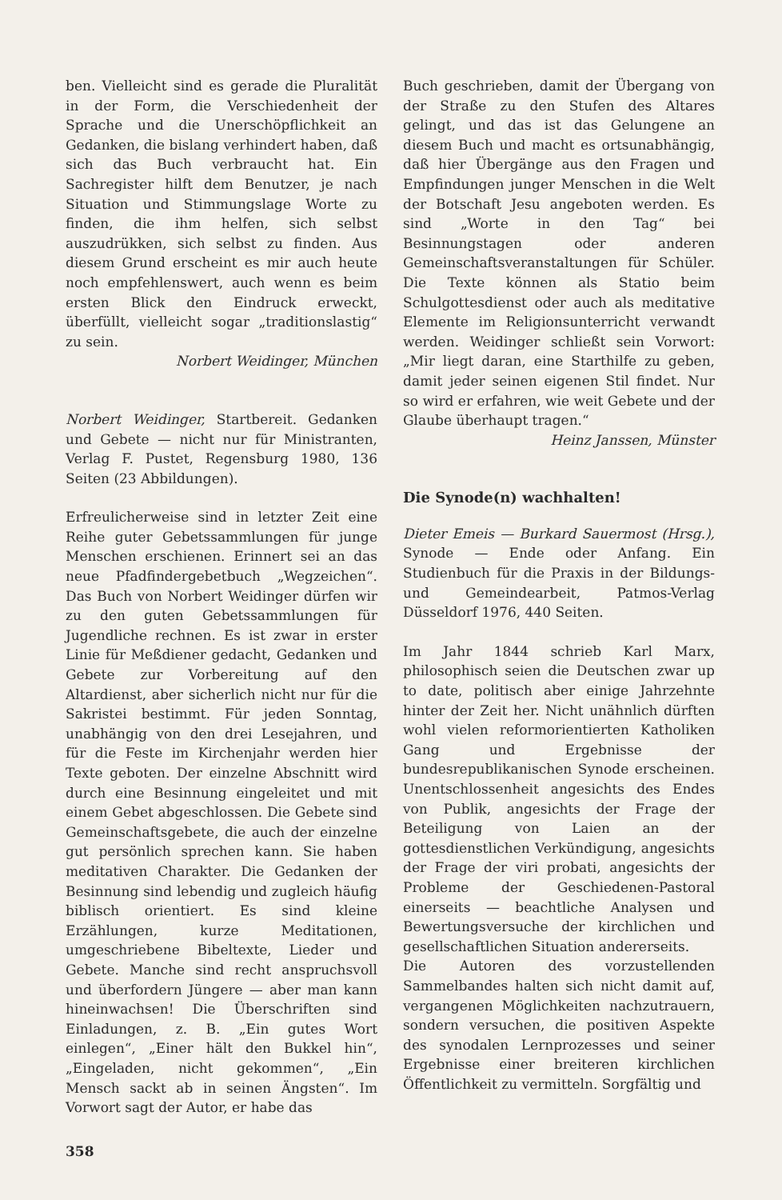ben. Vielleicht sind es gerade die Pluralität in der Form, die Verschiedenheit der Sprache und die Unerschöpflichkeit an Gedanken, die bislang verhindert haben, daß sich das Buch verbraucht hat. Ein Sachregister hilft dem Benutzer, je nach Situation und Stimmungslage Worte zu finden, die ihm helfen, sich selbst auszudrükken, sich selbst zu finden. Aus diesem Grund erscheint es mir auch heute noch empfehlenswert, auch wenn es beim ersten Blick den Eindruck erweckt, überfüllt, vielleicht sogar „traditionslastig“ zu sein.
Norbert Weidinger, München
Norbert Weidinger, Startbereit. Gedanken und Gebete — nicht nur für Ministranten, Verlag F. Pustet, Regensburg 1980, 136 Seiten (23 Abbildungen).
Erfreulicherweise sind in letzter Zeit eine Reihe guter Gebetssammlungen für junge Menschen erschienen. Erinnert sei an das neue Pfadfindergebetbuch „Wegzeichen“. Das Buch von Norbert Weidinger dürfen wir zu den guten Gebetssammlungen für Jugendliche rechnen. Es ist zwar in erster Linie für Meßdiener gedacht, Gedanken und Gebete zur Vorbereitung auf den Altardienst, aber sicherlich nicht nur für die Sakristei bestimmt. Für jeden Sonntag, unabhängig von den drei Lesejahren, und für die Feste im Kirchenjahr werden hier Texte geboten. Der einzelne Abschnitt wird durch eine Besinnung eingeleitet und mit einem Gebet abgeschlossen. Die Gebete sind Gemeinschaftsgebete, die auch der einzelne gut persönlich sprechen kann. Sie haben meditativen Charakter. Die Gedanken der Besinnung sind lebendig und zugleich häufig biblisch orientiert. Es sind kleine Erzählungen, kurze Meditationen, umgeschriebene Bibeltexte, Lieder und Gebete. Manche sind recht anspruchsvoll und überfordern Jüngere — aber man kann hineinwachsen! Die Überschriften sind Einladungen, z. B. „Ein gutes Wort einlegen“, „Einer hält den Bukkel hin“, „Eingeladen, nicht gekommen“, „Ein Mensch sackt ab in seinen Ängsten“. Im Vorwort sagt der Autor, er habe das
Buch geschrieben, damit der Übergang von der Straße zu den Stufen des Altares gelingt, und das ist das Gelungene an diesem Buch und macht es ortsunabhängig, daß hier Übergänge aus den Fragen und Empfindungen junger Menschen in die Welt der Botschaft Jesu angeboten werden. Es sind „Worte in den Tag“ bei Besinnungstagen oder anderen Gemeinschaftsveranstaltungen für Schüler. Die Texte können als Statio beim Schulgottesdienst oder auch als meditative Elemente im Religionsunterricht verwandt werden. Weidinger schließt sein Vorwort: „Mir liegt daran, eine Starthilfe zu geben, damit jeder seinen eigenen Stil findet. Nur so wird er erfahren, wie weit Gebete und der Glaube überhaupt tragen.“
Heinz Janssen, Münster
Die Synode(n) wachhalten!
Dieter Emeis — Burkard Sauermost (Hrsg.), Synode — Ende oder Anfang. Ein Studienbuch für die Praxis in der Bildungs- und Gemeindearbeit, Patmos-Verlag Düsseldorf 1976, 440 Seiten.
Im Jahr 1844 schrieb Karl Marx, philosophisch seien die Deutschen zwar up to date, politisch aber einige Jahrzehnte hinter der Zeit her. Nicht unähnlich dürften wohl vielen reformorientierten Katholiken Gang und Ergebnisse der bundesrepublikanischen Synode erscheinen. Unentschlossenheit angesichts des Endes von Publik, angesichts der Frage der Beteiligung von Laien an der gottesdienstlichen Verkündigung, angesichts der Frage der viri probati, angesichts der Probleme der Geschiedenen-Pastoral einerseits — beachtliche Analysen und Bewertungsversuche der kirchlichen und gesellschaftlichen Situation andererseits.
Die Autoren des vorzustellenden Sammelbandes halten sich nicht damit auf, vergangenen Möglichkeiten nachzutrauern, sondern versuchen, die positiven Aspekte des synodalen Lernprozesses und seiner Ergebnisse einer breiteren kirchlichen Öffentlichkeit zu vermitteln. Sorgfältig und
358